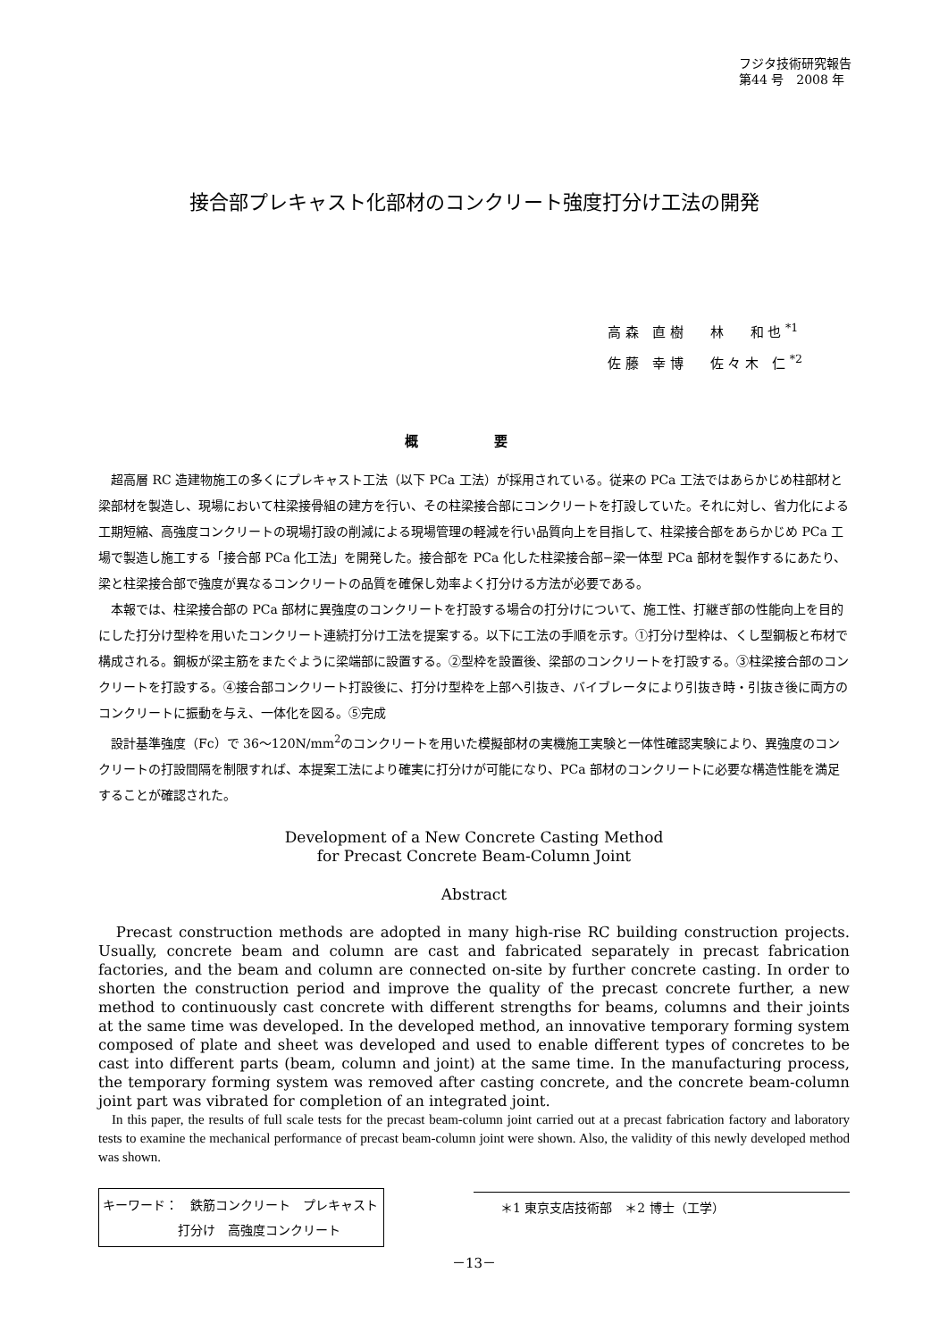フジタ技術研究報告
第44 号　2008 年
接合部プレキャスト化部材のコンクリート強度打分け工法の開発
高 森　直 樹　　林　　和 也 <sup>*1</sup>
佐 藤　幸 博　　佐 々 木　仁 <sup>*2</sup>
概 要
超高層 RC 造建物施工の多くにプレキャスト工法（以下 PCa 工法）が採用されている。従来の PCa 工法ではあらかじめ柱部材と梁部材を製造し、現場において柱梁接骨組の建方を行い、その柱梁接合部にコンクリートを打設していた。それに対し、省力化による工期短縮、高強度コンクリートの現場打設の削減による現場管理の軽減を行い品質向上を目指して、柱梁接合部をあらかじめ PCa 工場で製造し施工する「接合部 PCa 化工法」を開発した。接合部を PCa 化した柱梁接合部−梁一体型 PCa 部材を製作するにあたり、梁と柱梁接合部で強度が異なるコンクリートの品質を確保し効率よく打分ける方法が必要である。
本報では、柱梁接合部の PCa 部材に異強度のコンクリートを打設する場合の打分けについて、施工性、打継ぎ部の性能向上を目的にした打分け型枠を用いたコンクリート連続打分け工法を提案する。以下に工法の手順を示す。①打分け型枠は、くし型鋼板と布材で構成される。鋼板が梁主筋をまたぐように梁端部に設置する。②型枠を設置後、梁部のコンクリートを打設する。③柱梁接合部のコンクリートを打設する。④接合部コンクリート打設後に、打分け型枠を上部へ引抜き、バイブレータにより引抜き時・引抜き後に両方のコンクリートに振動を与え、一体化を図る。⑤完成
設計基準強度（Fc）で 36～120N/mm<sup>2</sup>のコンクリートを用いた模擬部材の実機施工実験と一体性確認実験により、異強度のコンクリートの打設間隔を制限すれば、本提案工法により確実に打分けが可能になり、PCa 部材のコンクリートに必要な構造性能を満足することが確認された。
Development of a New Concrete Casting Method
for Precast Concrete Beam-Column Joint
Abstract
Precast construction methods are adopted in many high-rise RC building construction projects. Usually, concrete beam and column are cast and fabricated separately in precast fabrication factories, and the beam and column are connected on-site by further concrete casting. In order to shorten the construction period and improve the quality of the precast concrete further, a new method to continuously cast concrete with different strengths for beams, columns and their joints at the same time was developed. In the developed method, an innovative temporary forming system composed of plate and sheet was developed and used to enable different types of concretes to be cast into different parts (beam, column and joint) at the same time. In the manufacturing process, the temporary forming system was removed after casting concrete, and the concrete beam-column joint part was vibrated for completion of an integrated joint.
In this paper, the results of full scale tests for the precast beam-column joint carried out at a precast fabrication factory and laboratory tests to examine the mechanical performance of precast beam-column joint were shown. Also, the validity of this newly developed method was shown.
キーワード：　鉄筋コンクリート　プレキャスト
　　　　　　打分け　高強度コンクリート
＊1 東京支店技術部　＊2 博士（工学）
－13－